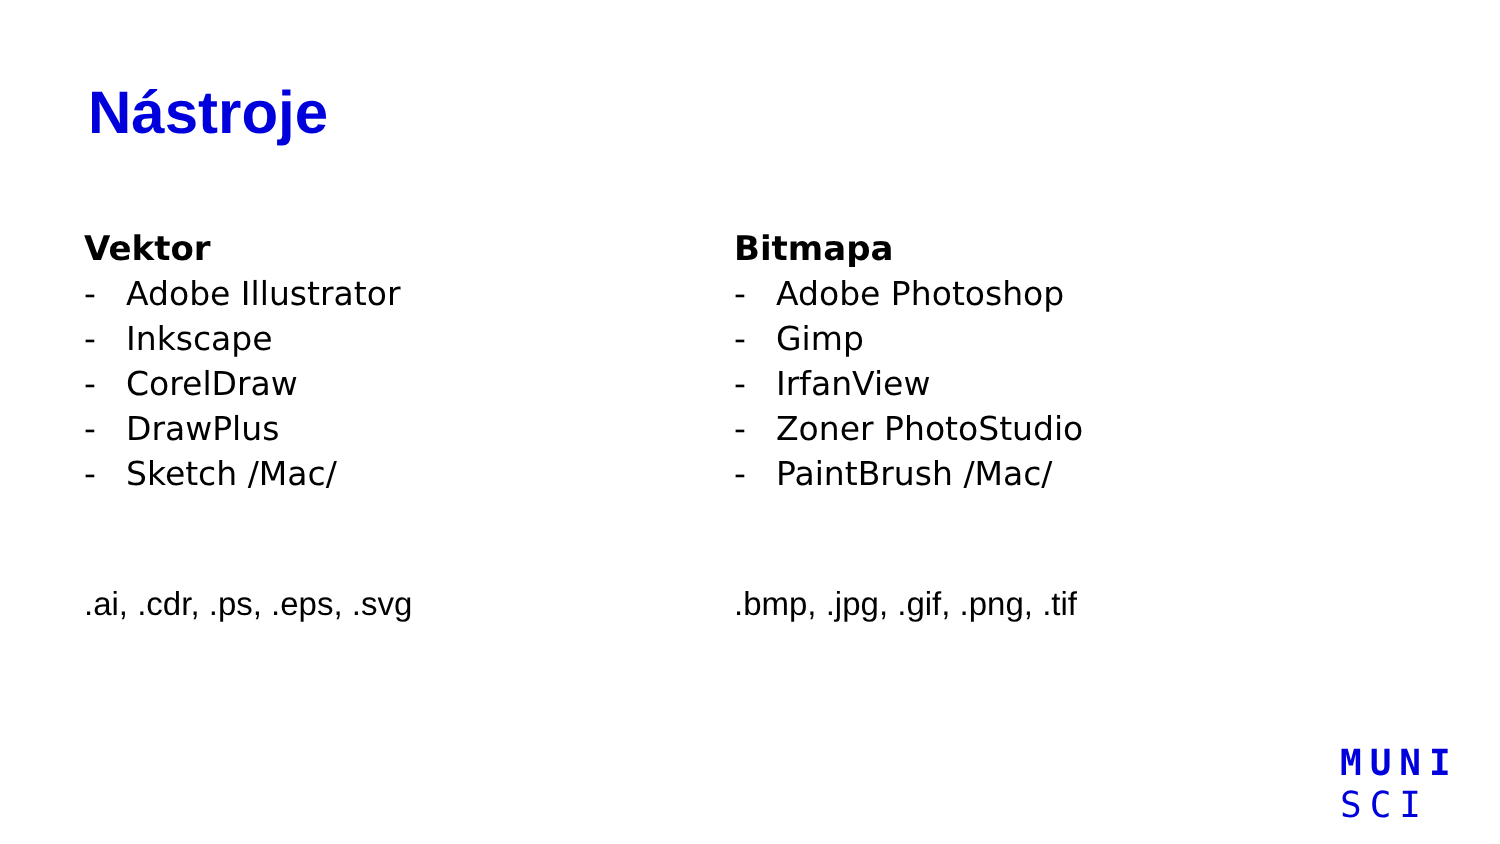Nástroje
Vektor
- Adobe Illustrator
- Inkscape
- CorelDraw
- DrawPlus
- Sketch /Mac/
.ai, .cdr, .ps, .eps, .svg
Bitmapa
- Adobe Photoshop
- Gimp
- IrfanView
- Zoner PhotoStudio
- PaintBrush /Mac/
.bmp, .jpg, .gif, .png, .tif
MUNI
SCI